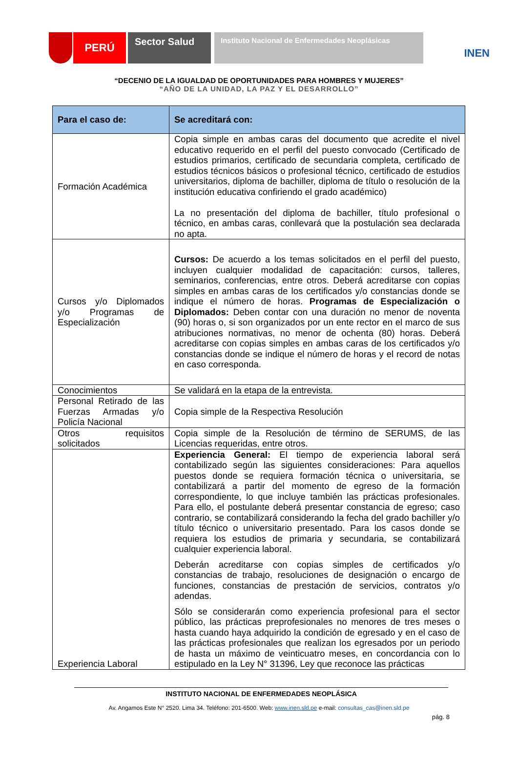PERÚ
Sector Salud
Instituto Nacional de Enfermedades Neoplásicas
INEN
“DECENIO DE LA IGUALDAD DE OPORTUNIDADES PARA HOMBRES Y MUJERES”
“AÑO DE LA UNIDAD, LA PAZ Y EL DESARROLLO”
| Para el caso de: | Se acreditará con: |
| --- | --- |
| Formación Académica | Copia simple en ambas caras del documento que acredite el nivel educativo requerido en el perfil del puesto convocado (Certificado de estudios primarios, certificado de secundaria completa, certificado de estudios técnicos básicos o profesional técnico, certificado de estudios universitarios, diploma de bachiller, diploma de título o resolución de la institución educativa confiriendo el grado académico) La no presentación del diploma de bachiller, título profesional o técnico, en ambas caras, conllevará que la postulación sea declarada no apta. |
| Cursos y/o Diplomados y/o Programas de Especialización | Cursos: De acuerdo a los temas solicitados en el perfil del puesto, incluyen cualquier modalidad de capacitación: cursos, talleres, seminarios, conferencias, entre otros. Deberá acreditarse con copias simples en ambas caras de los certificados y/o constancias donde se indique el número de horas. Programas de Especialización o Diplomados: Deben contar con una duración no menor de noventa (90) horas o, si son organizados por un ente rector en el marco de sus atribuciones normativas, no menor de ochenta (80) horas. Deberá acreditarse con copias simples en ambas caras de los certificados y/o constancias donde se indique el número de horas y el record de notas en caso corresponda. |
| Conocimientos | Se validará en la etapa de la entrevista. |
| Personal Retirado de las Fuerzas Armadas y/o Policía Nacional | Copia simple de la Respectiva Resolución |
| Otros requisitos solicitados | Copia simple de la Resolución de término de SERUMS, de las Licencias requeridas, entre otros. |
| Experiencia Laboral | Experiencia General: El tiempo de experiencia laboral será contabilizado según las siguientes consideraciones: Para aquellos puestos donde se requiera formación técnica o universitaria, se contabilizará a partir del momento de egreso de la formación correspondiente, lo que incluye también las prácticas profesionales. Para ello, el postulante deberá presentar constancia de egreso; caso contrario, se contabilizará considerando la fecha del grado bachiller y/o título técnico o universitario presentado. Para los casos donde se requiera los estudios de primaria y secundaria, se contabilizará cualquier experiencia laboral. Deberán acreditarse con copias simples de certificados y/o constancias de trabajo, resoluciones de designación o encargo de funciones, constancias de prestación de servicios, contratos y/o adendas. Sólo se considerarán como experiencia profesional para el sector público, las prácticas preprofesionales no menores de tres meses o hasta cuando haya adquirido la condición de egresado y en el caso de las prácticas profesionales que realizan los egresados por un periodo de hasta un máximo de veinticuatro meses, en concordancia con lo estipulado en la Ley N° 31396, Ley que reconoce las prácticas |
INSTITUTO NACIONAL DE ENFERMEDADES NEOPLÁSICA
Av. Angamos Este N° 2520. Lima 34. Teléfono: 201-6500. Web: www.inen.sld.pe e-mail: consultas_cas@inen.sld.pe
pág. 8